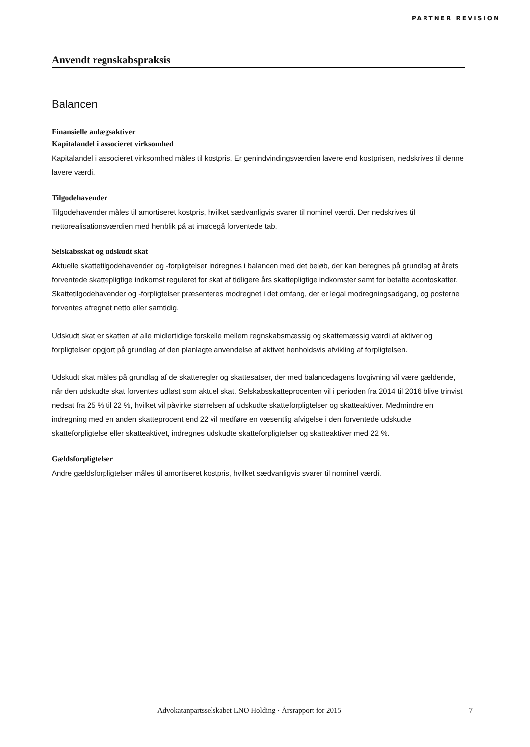PARTNER REVISION
Anvendt regnskabspraksis
Balancen
Finansielle anlægsaktiver
Kapitalandel i associeret virksomhed
Kapitalandel i associeret virksomhed måles til kostpris. Er genindvindingsværdien lavere end kostprisen, nedskrives til denne lavere værdi.
Tilgodehavender
Tilgodehavender måles til amortiseret kostpris, hvilket sædvanligvis svarer til nominel værdi. Der nedskrives til nettorealisationsværdien med henblik på at imødegå forventede tab.
Selskabsskat og udskudt skat
Aktuelle skattetilgodehavender og -forpligtelser indregnes i balancen med det beløb, der kan beregnes på grundlag af årets forventede skattepligtige indkomst reguleret for skat af tidligere års skattepligtige indkomster samt for betalte acontoskatter. Skattetilgodehavender og -forpligtelser præsenteres modregnet i det omfang, der er legal modregningsadgang, og posterne forventes afregnet netto eller samtidig.
Udskudt skat er skatten af alle midlertidige forskelle mellem regnskabsmæssig og skattemæssig værdi af aktiver og forpligtelser opgjort på grundlag af den planlagte anvendelse af aktivet henholdsvis afvikling af forpligtelsen.
Udskudt skat måles på grundlag af de skatteregler og skattesatser, der med balancedagens lovgivning vil være gældende, når den udskudte skat forventes udløst som aktuel skat. Selskabsskatteprocenten vil i perioden fra 2014 til 2016 blive trinvist nedsat fra 25 % til 22 %, hvilket vil påvirke størrelsen af udskudte skatteforpligtelser og skatteaktiver. Medmindre en indregning med en anden skatteprocent end 22 vil medføre en væsentlig afvigelse i den forventede udskudte skatteforpligtelse eller skatteaktivet, indregnes udskudte skatteforpligtelser og skatteaktiver med 22 %.
Gældsforpligtelser
Andre gældsforpligtelser måles til amortiseret kostpris, hvilket sædvanligvis svarer til nominel værdi.
Advokatanpartsselskabet LNO Holding · Årsrapport for 2015 7